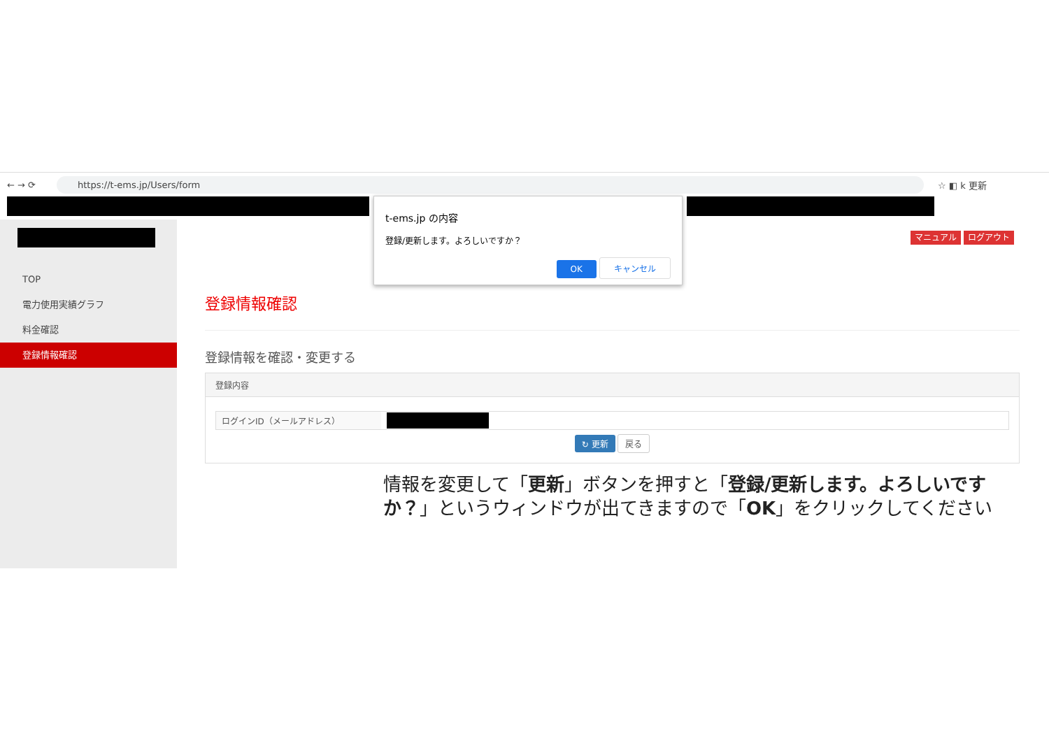← → ⟳ https://t-ems.jp/Users/form ☆ ◧ k 更新
TOP
電力使用実績グラフ
料金確認
登録情報確認
マニュアル ログアウト
登録情報確認
登録情報を確認・変更する
登録内容
ログインID（メールアドレス）
↻ 更新 戻る
t-ems.jp の内容
登録/更新します。よろしいですか？
OK キャンセル
情報を変更して「更新」ボタンを押すと「登録/更新します。よろしいですか？」というウィンドウが出てきますので「OK」をクリックしてください